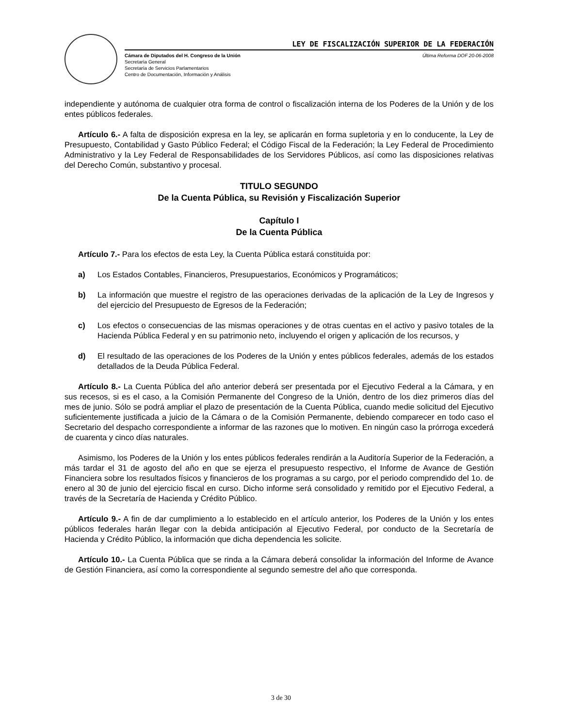LEY DE FISCALIZACIÓN SUPERIOR DE LA FEDERACIÓN
Cámara de Diputados del H. Congreso de la Unión
Secretaría General
Secretaría de Servicios Parlamentarios
Centro de Documentación, Información y Análisis
Última Reforma DOF 20-06-2008
independiente y autónoma de cualquier otra forma de control o fiscalización interna de los Poderes de la Unión y de los entes públicos federales.
Artículo 6.- A falta de disposición expresa en la ley, se aplicarán en forma supletoria y en lo conducente, la Ley de Presupuesto, Contabilidad y Gasto Público Federal; el Código Fiscal de la Federación; la Ley Federal de Procedimiento Administrativo y la Ley Federal de Responsabilidades de los Servidores Públicos, así como las disposiciones relativas del Derecho Común, substantivo y procesal.
TITULO SEGUNDO
De la Cuenta Pública, su Revisión y Fiscalización Superior
Capítulo I
De la Cuenta Pública
Artículo 7.- Para los efectos de esta Ley, la Cuenta Pública estará constituida por:
a) Los Estados Contables, Financieros, Presupuestarios, Económicos y Programáticos;
b) La información que muestre el registro de las operaciones derivadas de la aplicación de la Ley de Ingresos y del ejercicio del Presupuesto de Egresos de la Federación;
c) Los efectos o consecuencias de las mismas operaciones y de otras cuentas en el activo y pasivo totales de la Hacienda Pública Federal y en su patrimonio neto, incluyendo el origen y aplicación de los recursos, y
d) El resultado de las operaciones de los Poderes de la Unión y entes públicos federales, además de los estados detallados de la Deuda Pública Federal.
Artículo 8.- La Cuenta Pública del año anterior deberá ser presentada por el Ejecutivo Federal a la Cámara, y en sus recesos, si es el caso, a la Comisión Permanente del Congreso de la Unión, dentro de los diez primeros días del mes de junio. Sólo se podrá ampliar el plazo de presentación de la Cuenta Pública, cuando medie solicitud del Ejecutivo suficientemente justificada a juicio de la Cámara o de la Comisión Permanente, debiendo comparecer en todo caso el Secretario del despacho correspondiente a informar de las razones que lo motiven. En ningún caso la prórroga excederá de cuarenta y cinco días naturales.
Asimismo, los Poderes de la Unión y los entes públicos federales rendirán a la Auditoría Superior de la Federación, a más tardar el 31 de agosto del año en que se ejerza el presupuesto respectivo, el Informe de Avance de Gestión Financiera sobre los resultados físicos y financieros de los programas a su cargo, por el periodo comprendido del 1o. de enero al 30 de junio del ejercicio fiscal en curso. Dicho informe será consolidado y remitido por el Ejecutivo Federal, a través de la Secretaría de Hacienda y Crédito Público.
Artículo 9.- A fin de dar cumplimiento a lo establecido en el artículo anterior, los Poderes de la Unión y los entes públicos federales harán llegar con la debida anticipación al Ejecutivo Federal, por conducto de la Secretaría de Hacienda y Crédito Público, la información que dicha dependencia les solicite.
Artículo 10.- La Cuenta Pública que se rinda a la Cámara deberá consolidar la información del Informe de Avance de Gestión Financiera, así como la correspondiente al segundo semestre del año que corresponda.
3 de 30